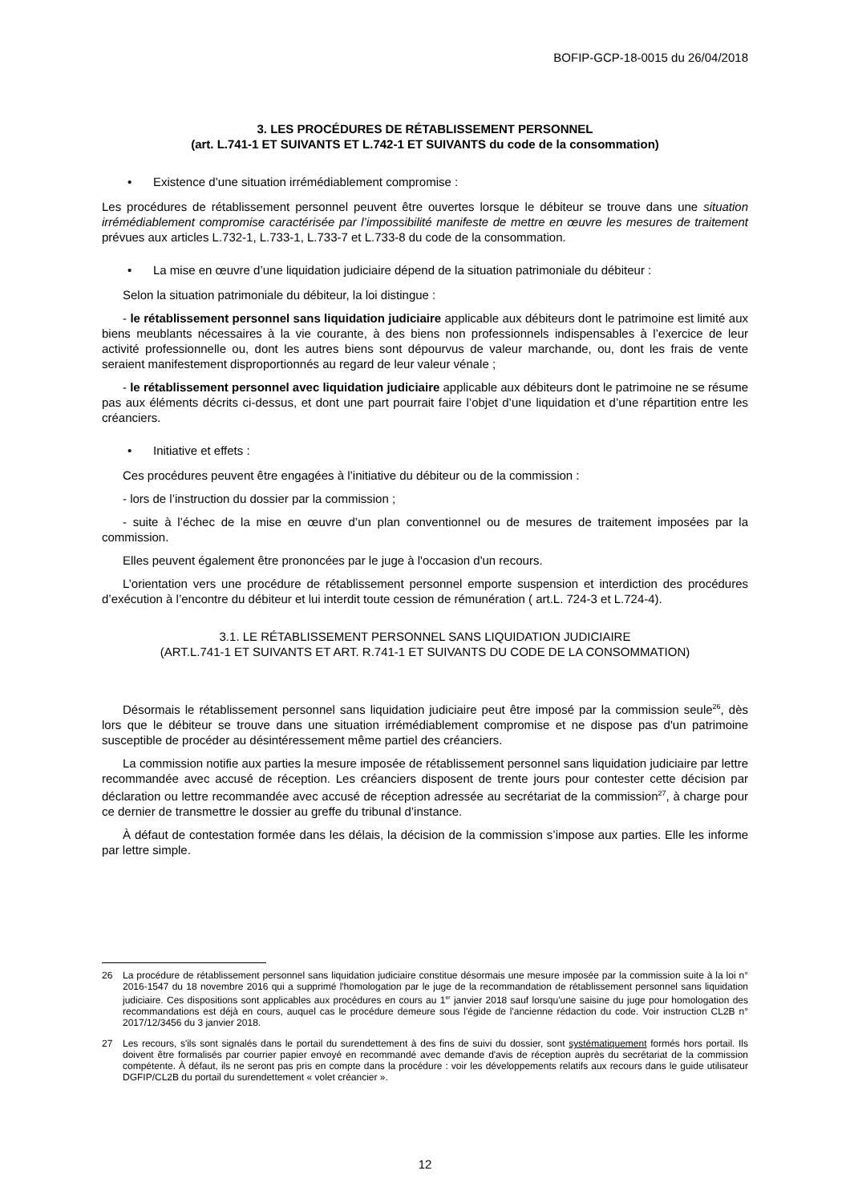BOFIP-GCP-18-0015 du 26/04/2018
3. LES PROCÉDURES DE RÉTABLISSEMENT PERSONNEL
(art. L.741-1 ET SUIVANTS ET L.742-1 ET SUIVANTS du code de la consommation)
• Existence d’une situation irrémédiablement compromise :
Les procédures de rétablissement personnel peuvent être ouvertes lorsque le débiteur se trouve dans une situation irrémédiablement compromise caractérisée par l’impossibilité manifeste de mettre en œuvre les mesures de traitement prévues aux articles L.732-1, L.733-1, L.733-7 et L.733-8 du code de la consommation.
• La mise en œuvre d’une liquidation judiciaire dépend de la situation patrimoniale du débiteur :
Selon la situation patrimoniale du débiteur, la loi distingue :
- le rétablissement personnel sans liquidation judiciaire applicable aux débiteurs dont le patrimoine est limité aux biens meublants nécessaires à la vie courante, à des biens non professionnels indispensables à l’exercice de leur activité professionnelle ou, dont les autres biens sont dépourvus de valeur marchande, ou, dont les frais de vente seraient manifestement disproportionnés au regard de leur valeur vénale ;
- le rétablissement personnel avec liquidation judiciaire applicable aux débiteurs dont le patrimoine ne se résume pas aux éléments décrits ci-dessus, et dont une part pourrait faire l’objet d’une liquidation et d’une répartition entre les créanciers.
• Initiative et effets :
Ces procédures peuvent être engagées à l’initiative du débiteur ou de la commission :
- lors de l’instruction du dossier par la commission ;
- suite à l’échec de la mise en œuvre d’un plan conventionnel ou de mesures de traitement imposées par la commission.
Elles peuvent également être prononcées par le juge à l'occasion d'un recours.
L’orientation vers une procédure de rétablissement personnel emporte suspension et interdiction des procédures d’exécution à l’encontre du débiteur et lui interdit toute cession de rémunération ( art.L. 724-3 et L.724-4).
3.1. LE RÉTABLISSEMENT PERSONNEL SANS LIQUIDATION JUDICIAIRE
(ART.L.741-1 ET SUIVANTS ET ART. R.741-1 ET SUIVANTS DU CODE DE LA CONSOMMATION)
Désormais le rétablissement personnel sans liquidation judiciaire peut être imposé par la commission seule<sup>26</sup>, dès lors que le débiteur se trouve dans une situation irrémédiablement compromise et ne dispose pas d'un patrimoine susceptible de procéder au désintéressement même partiel des créanciers.
La commission notifie aux parties la mesure imposée de rétablissement personnel sans liquidation judiciaire par lettre recommandée avec accusé de réception. Les créanciers disposent de trente jours pour contester cette décision par déclaration ou lettre recommandée avec accusé de réception adressée au secrétariat de la commission<sup>27</sup>, à charge pour ce dernier de transmettre le dossier au greffe du tribunal d’instance.
À défaut de contestation formée dans les délais, la décision de la commission s’impose aux parties. Elle les informe par lettre simple.
26 La procédure de rétablissement personnel sans liquidation judiciaire constitue désormais une mesure imposée par la commission suite à la loi n° 2016-1547 du 18 novembre 2016 qui a supprimé l'homologation par le juge de la recommandation de rétablissement personnel sans liquidation judiciaire. Ces dispositions sont applicables aux procédures en cours au 1<sup>er</sup> janvier 2018 sauf lorsqu'une saisine du juge pour homologation des recommandations est déjà en cours, auquel cas le procédure demeure sous l'égide de l'ancienne rédaction du code. Voir instruction CL2B n° 2017/12/3456 du 3 janvier 2018.
27 Les recours, s'ils sont signalés dans le portail du surendettement à des fins de suivi du dossier, sont systématiquement formés hors portail. Ils doivent être formalisés par courrier papier envoyé en recommandé avec demande d'avis de réception auprès du secrétariat de la commission compétente. À défaut, ils ne seront pas pris en compte dans la procédure : voir les développements relatifs aux recours dans le guide utilisateur DGFIP/CL2B du portail du surendettement « volet créancier ».
12